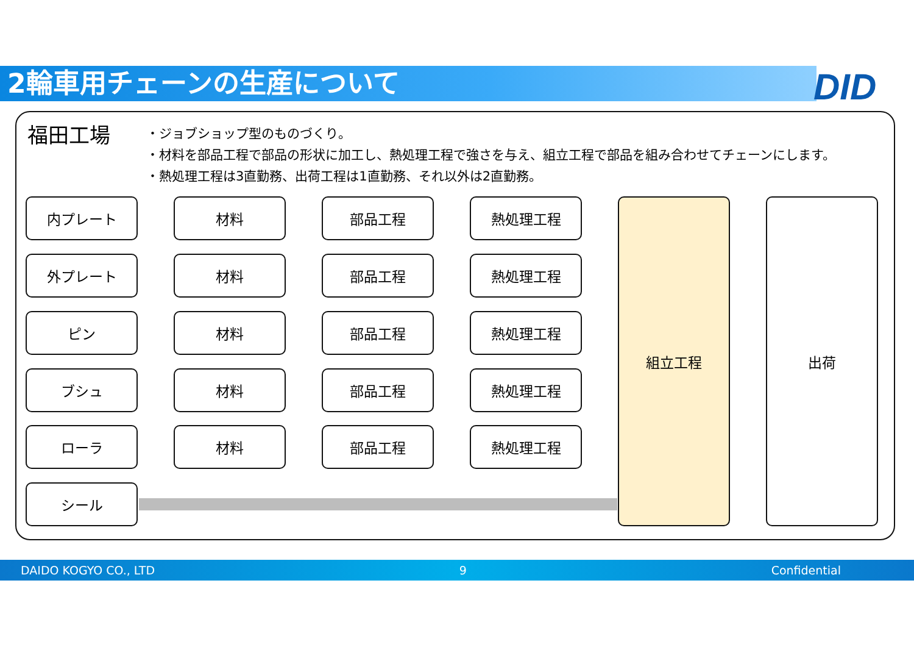2輪車用チェーンの生産について DID
福田工場
・ジョブショップ型のものづくり。
・材料を部品工程で部品の形状に加工し、熱処理工程で強さを与え、組立工程で部品を組み合わせてチェーンにします。
・熱処理工程は3直勤務、出荷工程は1直勤務、それ以外は2直勤務。
内プレート 材料 部品工程 熱処理工程
外プレート 材料 部品工程 熱処理工程
ピン 材料 部品工程 熱処理工程
ブシュ 材料 部品工程 熱処理工程
ローラ 材料 部品工程 熱処理工程
シール
組立工程 出荷
DAIDO KOGYO CO., LTD 9 Confidential